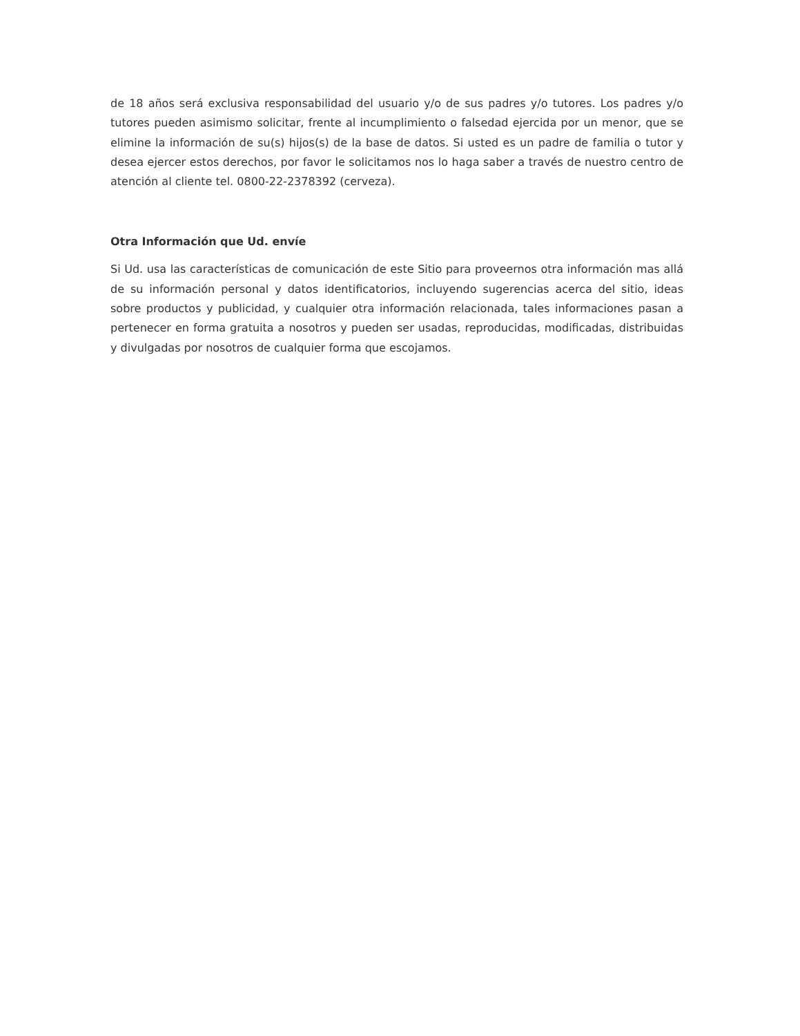de 18 años será exclusiva responsabilidad del usuario y/o de sus padres y/o tutores. Los padres y/o tutores pueden asimismo solicitar, frente al incumplimiento o falsedad ejercida por un menor, que se elimine la información de su(s) hijos(s) de la base de datos. Si usted es un padre de familia o tutor y desea ejercer estos derechos, por favor le solicitamos nos lo haga saber a través de nuestro centro de atención al cliente tel. 0800-22-2378392 (cerveza).
Otra Información que Ud. envíe
Si Ud. usa las características de comunicación de este Sitio para proveernos otra información mas allá de su información personal y datos identificatorios, incluyendo sugerencias acerca del sitio, ideas sobre productos y publicidad, y cualquier otra información relacionada, tales informaciones pasan a pertenecer en forma gratuita a nosotros y pueden ser usadas, reproducidas, modificadas, distribuidas y divulgadas por nosotros de cualquier forma que escojamos.